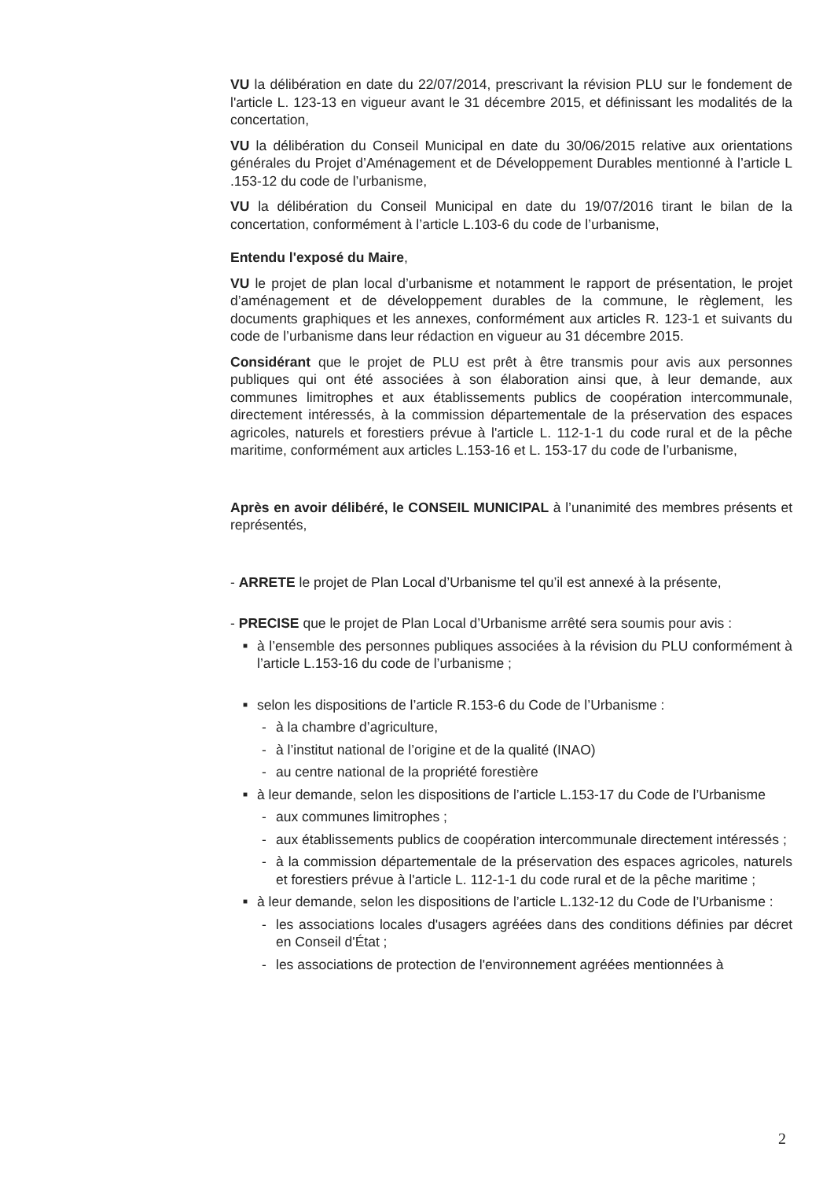VU la délibération en date du 22/07/2014, prescrivant la révision PLU sur le fondement de l'article L. 123-13 en vigueur avant le 31 décembre 2015, et définissant les modalités de la concertation,
VU la délibération du Conseil Municipal en date du 30/06/2015 relative aux orientations générales du Projet d’Aménagement et de Développement Durables mentionné à l’article L .153-12 du code de l’urbanisme,
VU la délibération du Conseil Municipal en date du 19/07/2016 tirant le bilan de la concertation, conformément à l’article L.103-6 du code de l’urbanisme,
Entendu l'exposé du Maire,
VU le projet de plan local d’urbanisme et notamment le rapport de présentation, le projet d’aménagement et de développement durables de la commune, le règlement, les documents graphiques et les annexes, conformément aux articles R. 123-1 et suivants du code de l’urbanisme dans leur rédaction en vigueur au 31 décembre 2015.
Considérant que le projet de PLU est prêt à être transmis pour avis aux personnes publiques qui ont été associées à son élaboration ainsi que, à leur demande, aux communes limitrophes et aux établissements publics de coopération intercommunale, directement intéressés, à la commission départementale de la préservation des espaces agricoles, naturels et forestiers prévue à l'article L. 112-1-1 du code rural et de la pêche maritime, conformément aux articles L.153-16 et L. 153-17 du code de l’urbanisme,
Après en avoir délibéré, le CONSEIL MUNICIPAL à l’unanimité des membres présents et représentés,
- ARRETE le projet de Plan Local d’Urbanisme tel qu’il est annexé à la présente,
- PRECISE que le projet de Plan Local d’Urbanisme arrêté sera soumis pour avis :
■ à l’ensemble des personnes publiques associées à la révision du PLU conformément à l’article L.153-16 du code de l’urbanisme ;
■ selon les dispositions de l’article R.153-6 du Code de l’Urbanisme :
- à la chambre d’agriculture,
- à l’institut national de l’origine et de la qualité (INAO)
- au centre national de la propriété forestière
■ à leur demande, selon les dispositions de l’article L.153-17 du Code de l’Urbanisme
- aux communes limitrophes ;
- aux établissements publics de coopération intercommunale directement intéressés ;
- à la commission départementale de la préservation des espaces agricoles, naturels et forestiers prévue à l'article L. 112-1-1 du code rural et de la pêche maritime ;
■ à leur demande, selon les dispositions de l’article L.132-12 du Code de l’Urbanisme :
- les associations locales d'usagers agréées dans des conditions définies par décret en Conseil d'État ;
- les associations de protection de l'environnement agréées mentionnées à
2